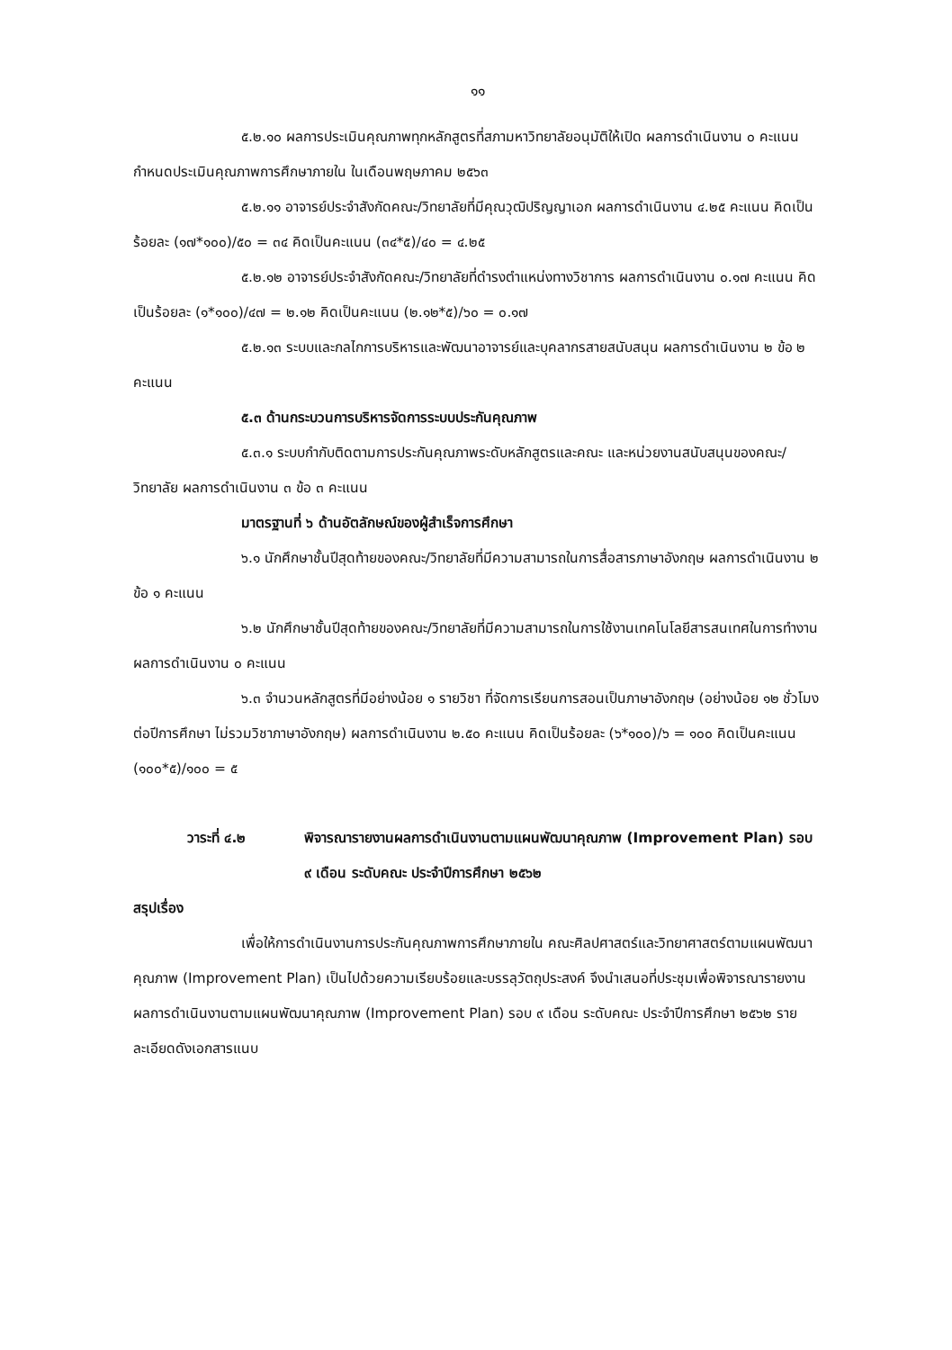๑๑
๕.๒.๑๐ ผลการประเมินคุณภาพทุกหลักสูตรที่สภามหาวิทยาลัยอนุมัติให้เปิด ผลการดำเนินงาน ๐ คะแนน กำหนดประเมินคุณภาพการศึกษาภายใน ในเดือนพฤษภาคม ๒๕๖๓
๕.๒.๑๑ อาจารย์ประจำสังกัดคณะ/วิทยาลัยที่มีคุณวุฒิปริญญาเอก ผลการดำเนินงาน ๔.๒๕ คะแนน คิดเป็นร้อยละ (๑๗*๑๐๐)/๕๐ = ๓๔ คิดเป็นคะแนน (๓๔*๕)/๔๐ = ๔.๒๕
๕.๒.๑๒ อาจารย์ประจำสังกัดคณะ/วิทยาลัยที่ดำรงตำแหน่งทางวิชาการ ผลการดำเนินงาน ๐.๑๗ คะแนน คิดเป็นร้อยละ (๑*๑๐๐)/๔๗ = ๒.๑๒ คิดเป็นคะแนน (๒.๑๒*๕)/๖๐ = ๐.๑๗
๕.๒.๑๓ ระบบและกลไกการบริหารและพัฒนาอาจารย์และบุคลากรสายสนับสนุน ผลการดำเนินงาน ๒ ข้อ ๒ คะแนน
๕.๓ ด้านกระบวนการบริหารจัดการระบบประกันคุณภาพ
๕.๓.๑ ระบบกำกับติดตามการประกันคุณภาพระดับหลักสูตรและคณะ และหน่วยงานสนับสนุนของคณะ/วิทยาลัย ผลการดำเนินงาน ๓ ข้อ ๓ คะแนน
มาตรฐานที่ ๖ ด้านอัตลักษณ์ของผู้สำเร็จการศึกษา
๖.๑ นักศึกษาชั้นปีสุดท้ายของคณะ/วิทยาลัยที่มีความสามารถในการสื่อสารภาษาอังกฤษ ผลการดำเนินงาน ๒ ข้อ ๑ คะแนน
๖.๒ นักศึกษาชั้นปีสุดท้ายของคณะ/วิทยาลัยที่มีความสามารถในการใช้งานเทคโนโลยีสารสนเทศในการทำงาน ผลการดำเนินงาน ๐ คะแนน
๖.๓ จำนวนหลักสูตรที่มีอย่างน้อย ๑ รายวิชา ที่จัดการเรียนการสอนเป็นภาษาอังกฤษ (อย่างน้อย ๑๒ ชั่วโมงต่อปีการศึกษา ไม่รวมวิชาภาษาอังกฤษ) ผลการดำเนินงาน ๒.๕๐ คะแนน คิดเป็นร้อยละ (๖*๑๐๐)/๖ = ๑๐๐ คิดเป็นคะแนน (๑๐๐*๕)/๑๐๐ = ๕
วาระที่ ๔.๒ พิจารณารายงานผลการดำเนินงานตามแผนพัฒนาคุณภาพ (Improvement Plan) รอบ ๙ เดือน ระดับคณะ ประจำปีการศึกษา ๒๕๖๒
สรุปเรื่อง
เพื่อให้การดำเนินงานการประกันคุณภาพการศึกษาภายใน คณะศิลปศาสตร์และวิทยาศาสตร์ตามแผนพัฒนาคุณภาพ (Improvement Plan) เป็นไปด้วยความเรียบร้อยและบรรลุวัตถุประสงค์ จึงนำเสนอที่ประชุมเพื่อพิจารณารายงานผลการดำเนินงานตามแผนพัฒนาคุณภาพ (Improvement Plan) รอบ ๙ เดือน ระดับคณะ ประจำปีการศึกษา ๒๕๖๒ รายละเอียดดังเอกสารแนบ